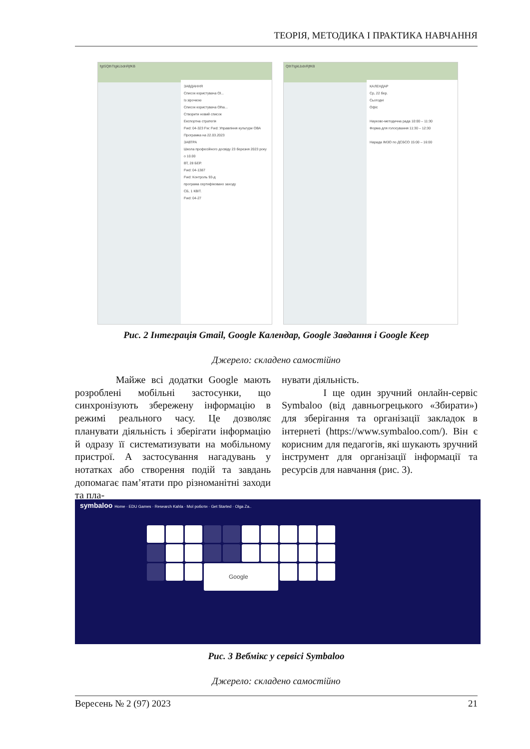ТЕОРІЯ, МЕТОДИКА І ПРАКТИКА НАВЧАННЯ
fgtSQthTtgkLbdnRjfKB
ЗАВДАННЯ
Список користувача Ol...
Із зірочкою
Список користувача Olha...
Створити новий список
Експортна стратегія
Fwd: 04-323 Fw: Fwd: Управління культури ОВА
Програмка на 22.03.2023
ЗАВТРА
Школа професійного досвіду 23 березня 2023 року о 10.00
ВТ, 28 БЕР.
Fwd: 04-1387
Fwd: Контроль 93-д
програма сертифіковано заходу
СБ, 1 КВІТ.
Fwd: 04-27
QthTtgkLbdnRjfKB
КАЛЕНДАР
Ср, 22 бер.
Сьогодні
Офіс
Науково-методична рада 10:00 – 11:30
Форма для голосування 11:30 – 12:30
Нарада ІМЗО по ДСБСО 15:00 – 16:00
Рис. 2 Інтеграція Gmail, Google Календар, Google Завдання і Google Keep
Джерело: складено самостійно
Майже всі додатки Google мають розроблені мобільні застосунки, що синхронізують збережену інформацію в режимі реального часу. Це дозволяє планувати діяльність і зберігати інформацію й одразу її систематизувати на мобільному пристрої. А застосування нагадувань у нотатках або створення подій та завдань допомагає пам’ятати про різноманітні заходи та пла-
нувати діяльність.
І ще один зручний онлайн-сервіс Symbaloo (від давньогрецького «Збирати») для зберігання та організації закладок в інтернеті (https://www.symbaloo.com/). Він є корисним для педагогів, які шукають зручний інструмент для організації інформації та ресурсів для навчання (рис. 3).
symbaloo Home · EDU Games · Research Kahla · Мої роботи · Get Started · Olga Za..
Google
Рис. 3 Вебмікс у сервісі Symbaloo
Джерело: складено самостійно
Вересень № 2 (97) 2023 21